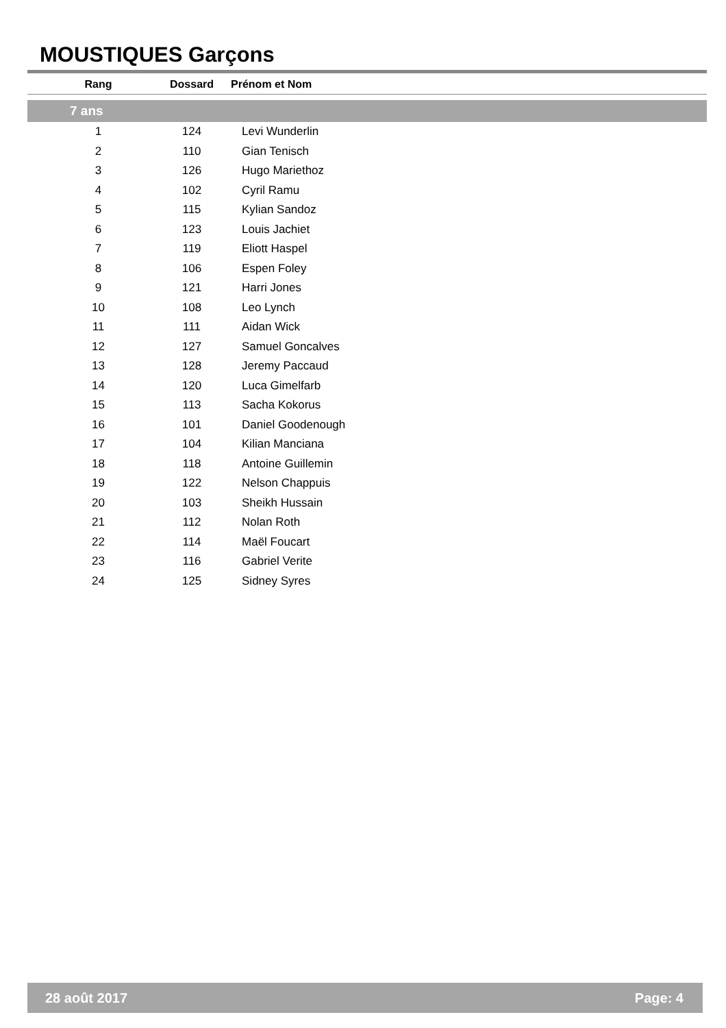MOUSTIQUES Garçons
| Rang | Dossard | Prénom et Nom |
| --- | --- | --- |
| 7 ans | | |
| 1 | 124 | Levi Wunderlin |
| 2 | 110 | Gian Tenisch |
| 3 | 126 | Hugo Mariethoz |
| 4 | 102 | Cyril Ramu |
| 5 | 115 | Kylian Sandoz |
| 6 | 123 | Louis Jachiet |
| 7 | 119 | Eliott Haspel |
| 8 | 106 | Espen Foley |
| 9 | 121 | Harri Jones |
| 10 | 108 | Leo Lynch |
| 11 | 111 | Aidan Wick |
| 12 | 127 | Samuel Goncalves |
| 13 | 128 | Jeremy Paccaud |
| 14 | 120 | Luca Gimelfarb |
| 15 | 113 | Sacha Kokorus |
| 16 | 101 | Daniel Goodenough |
| 17 | 104 | Kilian Manciana |
| 18 | 118 | Antoine Guillemin |
| 19 | 122 | Nelson Chappuis |
| 20 | 103 | Sheikh Hussain |
| 21 | 112 | Nolan Roth |
| 22 | 114 | Maël Foucart |
| 23 | 116 | Gabriel Verite |
| 24 | 125 | Sidney Syres |
28 août 2017 Page: 4